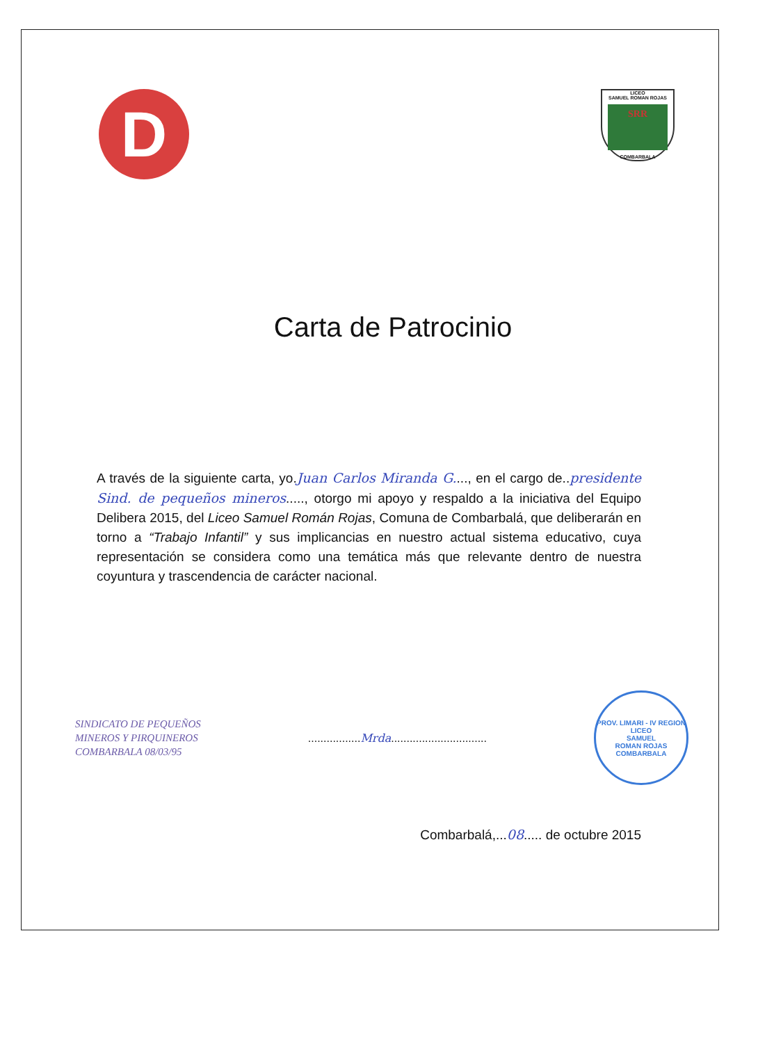D
LICEO
SAMUEL ROMAN ROJAS
SRR
COMBARBALA
Carta de Patrocinio
A través de la siguiente carta, yo.Juan Carlos Miranda G...., en el cargo de..presidente Sind. de pequeños mineros....., otorgo mi apoyo y respaldo a la iniciativa del Equipo Delibera 2015, del Liceo Samuel Román Rojas, Comuna de Combarbalá, que deliberarán en torno a “Trabajo Infantil” y sus implicancias en nuestro actual sistema educativo, cuya representación se considera como una temática más que relevante dentro de nuestra coyuntura y trascendencia de carácter nacional.
SINDICATO DE PEQUEÑOS
MINEROS Y PIRQUINEROS
COMBARBALA 08/03/95
.................Mrda...............................
PROV. LIMARI - IV REGION
LICEO
SAMUEL
ROMAN ROJAS
COMBARBALA
Combarbalá,...08..... de octubre 2015